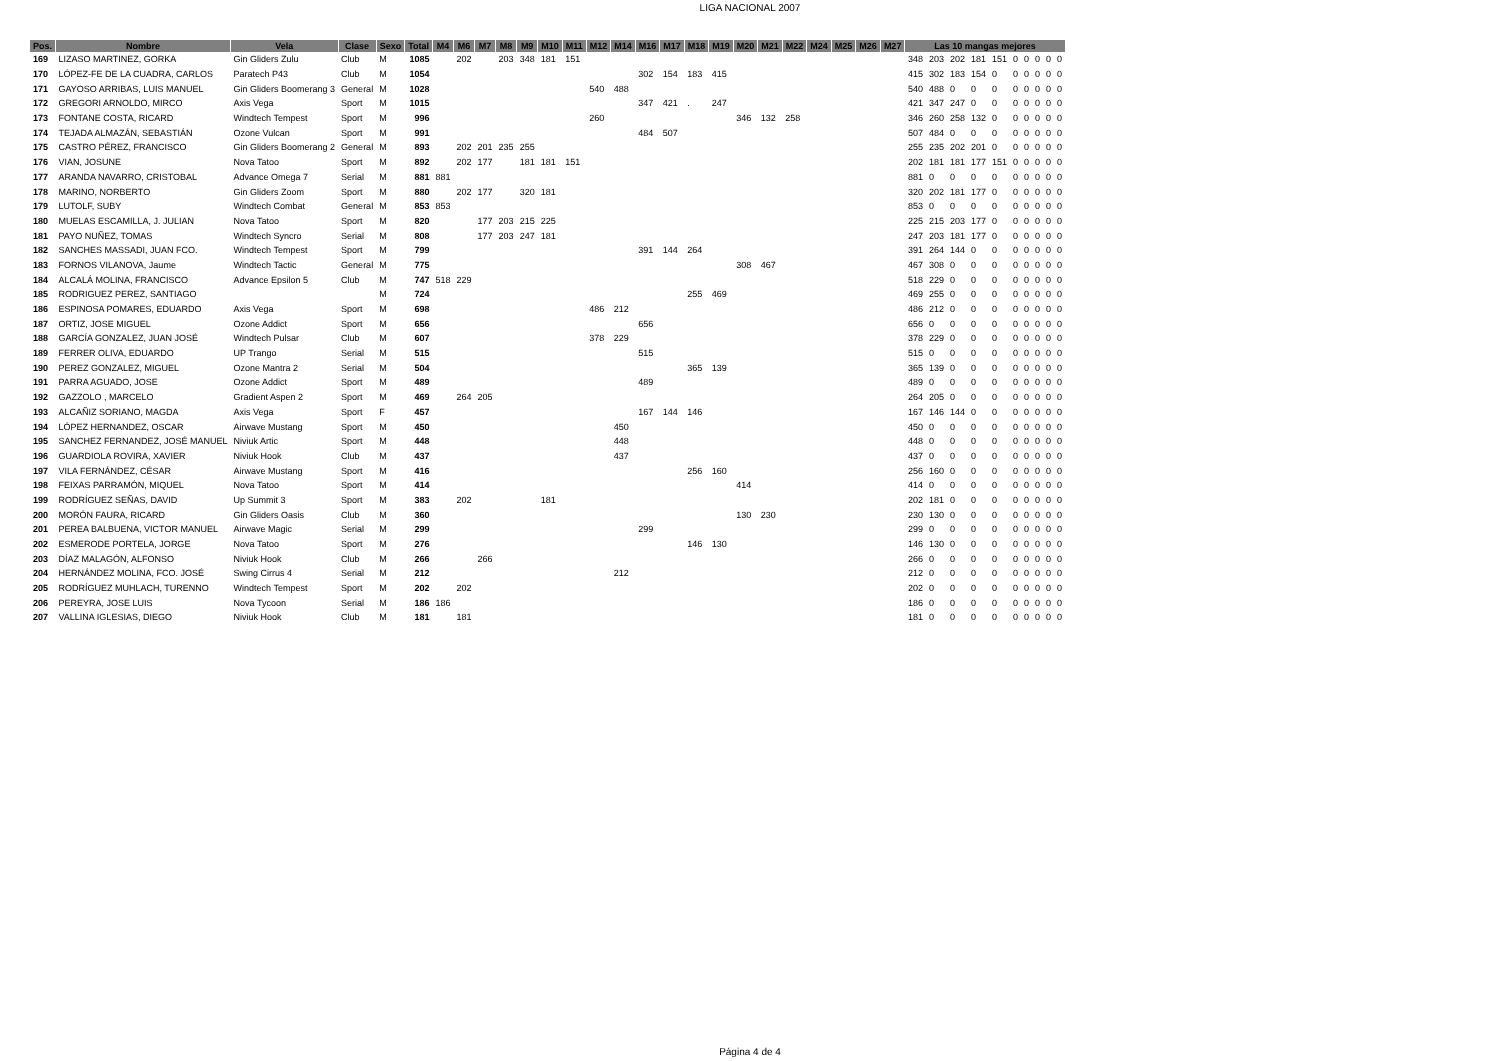LIGA NACIONAL 2007
| Pos. | Nombre | Vela | Clase | Sexo | Total | M4 | M6 | M7 | M8 | M9 | M10 | M11 | M12 | M14 | M16 | M17 | M18 | M19 | M20 | M21 | M22 | M24 | M25 | M26 | M27 | Las 10 mangas mejores | | | | | | | | | |
| --- | --- | --- | --- | --- | --- | --- | --- | --- | --- | --- | --- | --- | --- | --- | --- | --- | --- | --- | --- | --- | --- | --- | --- | --- | --- | --- | --- | --- | --- | --- | --- | --- | --- | --- | --- |
| 169 | LIZASO MARTINEZ, GORKA | Gin Gliders Zulu | Club | M | 1085 | | 202 | | 203 | 348 | 181 | 151 | | | | | | | | | | | | | | 348 | 203 | 202 | 181 | 151 | 0 | 0 | 0 | 0 | 0 |
| 170 | LÓPEZ-FE DE LA CUADRA, CARLOS | Paratech P43 | Club | M | 1054 | | | | | | | | | | 302 | 154 | 183 | 415 | | | | | | | | 415 | 302 | 183 | 154 | 0 | 0 | 0 | 0 | 0 | 0 |
| 171 | GAYOSO ARRIBAS, LUIS MANUEL | Gin Gliders Boomerang 3 | General | M | 1028 | | | | | | | | 540 | 488 | | | | | | | | | | | | 540 | 488 | 0 | 0 | 0 | 0 | 0 | 0 | 0 | 0 |
| 172 | GREGORI ARNOLDO, MIRCO | Axis Vega | Sport | M | 1015 | | | | | | | | | | 347 | 421 | . | 247 | | | | | | | | 421 | 347 | 247 | 0 | 0 | 0 | 0 | 0 | 0 | 0 |
| 173 | FONTANE COSTA, RICARD | Windtech Tempest | Sport | M | 996 | | | | | | | | 260 | | | | | | 346 | 132 | 258 | | | | | 346 | 260 | 258 | 132 | 0 | 0 | 0 | 0 | 0 | 0 |
| 174 | TEJADA ALMAZÁN, SEBASTIÁN | Ozone Vulcan | Sport | M | 991 | | | | | | | | | | 484 | 507 | | | | | | | | | | 507 | 484 | 0 | 0 | 0 | 0 | 0 | 0 | 0 | 0 |
| 175 | CASTRO PÉREZ, FRANCISCO | Gin Gliders Boomerang 2 | General | M | 893 | | 202 | 201 | 235 | 255 | | | | | | | | | | | | | | | | 255 | 235 | 202 | 201 | 0 | 0 | 0 | 0 | 0 | 0 |
| 176 | VIAN, JOSUNE | Nova Tatoo | Sport | M | 892 | | 202 | 177 | | 181 | 181 | 151 | | | | | | | | | | | | | | 202 | 181 | 181 | 177 | 151 | 0 | 0 | 0 | 0 | 0 |
| 177 | ARANDA NAVARRO, CRISTOBAL | Advance Omega 7 | Serial | M | 881 | 881 | | | | | | | | | | | | | | | | | | | | 881 | 0 | 0 | 0 | 0 | 0 | 0 | 0 | 0 | 0 |
| 178 | MARINO, NORBERTO | Gin Gliders Zoom | Sport | M | 880 | | 202 | 177 | | 320 | 181 | | | | | | | | | | | | | | | 320 | 202 | 181 | 177 | 0 | 0 | 0 | 0 | 0 | 0 |
| 179 | LUTOLF, SUBY | Windtech Combat | General | M | 853 | 853 | | | | | | | | | | | | | | | | | | | | 853 | 0 | 0 | 0 | 0 | 0 | 0 | 0 | 0 | 0 |
| 180 | MUELAS ESCAMILLA, J. JULIAN | Nova Tatoo | Sport | M | 820 | | | 177 | 203 | 215 | 225 | | | | | | | | | | | | | | | 225 | 215 | 203 | 177 | 0 | 0 | 0 | 0 | 0 | 0 |
| 181 | PAYO NUÑEZ, TOMAS | Windtech Syncro | Serial | M | 808 | | | 177 | 203 | 247 | 181 | | | | | | | | | | | | | | | 247 | 203 | 181 | 177 | 0 | 0 | 0 | 0 | 0 | 0 |
| 182 | SANCHES MASSADI, JUAN FCO. | Windtech Tempest | Sport | M | 799 | | | | | | | | | | 391 | 144 | 264 | | | | | | | | | 391 | 264 | 144 | 0 | 0 | 0 | 0 | 0 | 0 | 0 |
| 183 | FORNOS VILANOVA, Jaume | Windtech Tactic | General | M | 775 | | | | | | | | | | | | | | 308 | 467 | | | | | | 467 | 308 | 0 | 0 | 0 | 0 | 0 | 0 | 0 | 0 |
| 184 | ALCALÁ MOLINA, FRANCISCO | Advance Epsilon 5 | Club | M | 747 | 518 | 229 | | | | | | | | | | | | | | | | | | | 518 | 229 | 0 | 0 | 0 | 0 | 0 | 0 | 0 | 0 |
| 185 | RODRIGUEZ PEREZ, SANTIAGO | | | M | 724 | | | | | | | | | | | | 255 | 469 | | | | | | | | 469 | 255 | 0 | 0 | 0 | 0 | 0 | 0 | 0 | 0 |
| 186 | ESPINOSA POMARES, EDUARDO | Axis Vega | Sport | M | 698 | | | | | | | | 486 | 212 | | | | | | | | | | | | 486 | 212 | 0 | 0 | 0 | 0 | 0 | 0 | 0 | 0 |
| 187 | ORTIZ, JOSE MIGUEL | Ozone Addict | Sport | M | 656 | | | | | | | | | | 656 | | | | | | | | | | | 656 | 0 | 0 | 0 | 0 | 0 | 0 | 0 | 0 | 0 |
| 188 | GARCÍA GONZALEZ, JUAN JOSÉ | Windtech Pulsar | Club | M | 607 | | | | | | | | 378 | 229 | | | | | | | | | | | | 378 | 229 | 0 | 0 | 0 | 0 | 0 | 0 | 0 | 0 |
| 189 | FERRER OLIVA, EDUARDO | UP Trango | Serial | M | 515 | | | | | | | | | | 515 | | | | | | | | | | | 515 | 0 | 0 | 0 | 0 | 0 | 0 | 0 | 0 | 0 |
| 190 | PEREZ GONZALEZ, MIGUEL | Ozone Mantra 2 | Serial | M | 504 | | | | | | | | | | | | 365 | 139 | | | | | | | | 365 | 139 | 0 | 0 | 0 | 0 | 0 | 0 | 0 | 0 |
| 191 | PARRA AGUADO, JOSE | Ozone Addict | Sport | M | 489 | | | | | | | | | | 489 | | | | | | | | | | | 489 | 0 | 0 | 0 | 0 | 0 | 0 | 0 | 0 | 0 |
| 192 | GAZZOLO , MARCELO | Gradient Aspen 2 | Sport | M | 469 | | 264 | 205 | | | | | | | | | | | | | | | | | | 264 | 205 | 0 | 0 | 0 | 0 | 0 | 0 | 0 | 0 |
| 193 | ALCAÑIZ SORIANO, MAGDA | Axis Vega | Sport | F | 457 | | | | | | | | | | 167 | 144 | 146 | | | | | | | | | 167 | 146 | 144 | 0 | 0 | 0 | 0 | 0 | 0 | 0 |
| 194 | LÓPEZ HERNANDEZ, OSCAR | Airwave Mustang | Sport | M | 450 | | | | | | | | | 450 | | | | | | | | | | | | 450 | 0 | 0 | 0 | 0 | 0 | 0 | 0 | 0 | 0 |
| 195 | SANCHEZ FERNANDEZ, JOSÉ MANUEL | Niviuk Artic | Sport | M | 448 | | | | | | | | | 448 | | | | | | | | | | | | 448 | 0 | 0 | 0 | 0 | 0 | 0 | 0 | 0 | 0 |
| 196 | GUARDIOLA ROVIRA, XAVIER | Niviuk Hook | Club | M | 437 | | | | | | | | | 437 | | | | | | | | | | | | 437 | 0 | 0 | 0 | 0 | 0 | 0 | 0 | 0 | 0 |
| 197 | VILA FERNÁNDEZ, CÉSAR | Airwave Mustang | Sport | M | 416 | | | | | | | | | | | | 256 | 160 | | | | | | | | 256 | 160 | 0 | 0 | 0 | 0 | 0 | 0 | 0 | 0 |
| 198 | FEIXAS PARRAMÓN, MIQUEL | Nova Tatoo | Sport | M | 414 | | | | | | | | | | | | | | 414 | | | | | | | 414 | 0 | 0 | 0 | 0 | 0 | 0 | 0 | 0 | 0 |
| 199 | RODRÍGUEZ SEÑAS, DAVID | Up Summit 3 | Sport | M | 383 | | 202 | | | | 181 | | | | | | | | | | | | | | | 202 | 181 | 0 | 0 | 0 | 0 | 0 | 0 | 0 | 0 |
| 200 | MORÓN FAURA, RICARD | Gin Gliders Oasis | Club | M | 360 | | | | | | | | | | | | | | 130 | 230 | | | | | | 230 | 130 | 0 | 0 | 0 | 0 | 0 | 0 | 0 | 0 |
| 201 | PEREA BALBUENA, VICTOR MANUEL | Airwave Magic | Serial | M | 299 | | | | | | | | | | 299 | | | | | | | | | | | 299 | 0 | 0 | 0 | 0 | 0 | 0 | 0 | 0 | 0 |
| 202 | ESMERODE PORTELA, JORGE | Nova Tatoo | Sport | M | 276 | | | | | | | | | | | | 146 | 130 | | | | | | | | 146 | 130 | 0 | 0 | 0 | 0 | 0 | 0 | 0 | 0 |
| 203 | DÍAZ MALAGÓN, ALFONSO | Niviuk Hook | Club | M | 266 | | | 266 | | | | | | | | | | | | | | | | | | 266 | 0 | 0 | 0 | 0 | 0 | 0 | 0 | 0 | 0 |
| 204 | HERNÁNDEZ MOLINA, FCO. JOSÉ | Swing Cirrus 4 | Serial | M | 212 | | | | | | | | | 212 | | | | | | | | | | | | 212 | 0 | 0 | 0 | 0 | 0 | 0 | 0 | 0 | 0 |
| 205 | RODRÍGUEZ MUHLACH, TURENNO | Windtech Tempest | Sport | M | 202 | | 202 | | | | | | | | | | | | | | | | | | | 202 | 0 | 0 | 0 | 0 | 0 | 0 | 0 | 0 | 0 |
| 206 | PEREYRA, JOSE LUIS | Nova Tycoon | Serial | M | 186 | 186 | | | | | | | | | | | | | | | | | | | | 186 | 0 | 0 | 0 | 0 | 0 | 0 | 0 | 0 | 0 |
| 207 | VALLINA IGLESIAS, DIEGO | Niviuk Hook | Club | M | 181 | | 181 | | | | | | | | | | | | | | | | | | | 181 | 0 | 0 | 0 | 0 | 0 | 0 | 0 | 0 | 0 |
Página 4 de 4